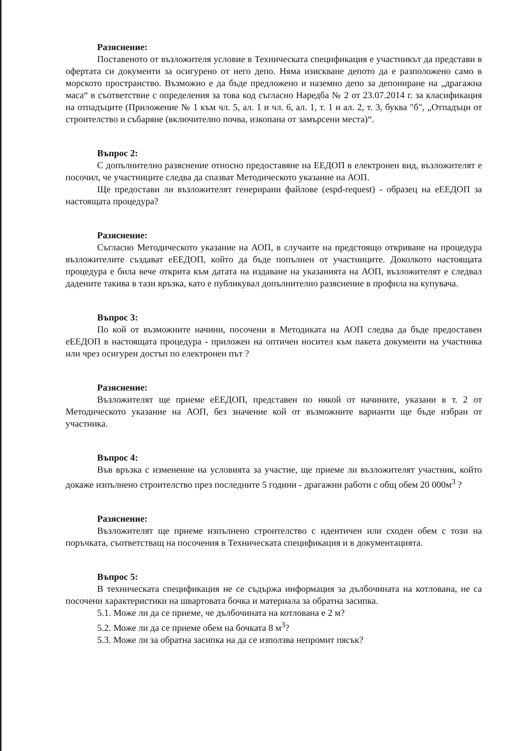Разяснение:
Поставеното от възложителя условие в Техническата спецификация е участникът да представи в офертата си документи за осигурено от него депо. Няма изискване депото да е разположено само в морското пространство. Възможно е да бъде предложено и наземно депо за депониране на „драгажна маса“ в съответствие с определения за това код съгласно Наредба № 2 от 23.07.2014 г. за класификация на отпадъците (Приложение № 1 към чл. 5, ал. 1 и чл. 6, ал. 1, т. 1 и ал. 2, т. 3, буква "б", „Отпадъци от строителство и събаряне (включително почва, изкопана от замърсени места)“.
Въпрос 2:
С допълнително разяснение относно предоставяне на ЕЕДОП в електронен вид, възложителят е посочил, че участниците следва да спазват Методическото указание на АОП.
Ще предостави ли възложителят генерирани файлове (espd-request) - образец на еЕЕДОП за настоящата процедура?
Разяснение:
Съгласно Методическото указание на АОП, в случаите на предстоящо откриване на процедура възложителите създават еЕЕДОП, който да бъде попълнен от участниците. Доколкото настоящата процедура е била вече открита към датата на издаване на указанията на АОП, възложителят е следвал дадените такива в тази връзка, като е публикувал допълнително разяснение в профила на купувача.
Въпрос 3:
По кой от възможните начини, посочени в Методиката на АОП следва да бъде предоставен еЕЕДОП в настоящата процедура - приложен на оптичен носител към пакета документи на участника или чрез осигурен достъп по електронен път ?
Разяснение:
Възложителят ще приеме еЕЕДОП, представен по някой от начините, указани в т. 2 от Методическото указание на АОП, без значение кой от възможните варианти ще бъде избран от участника.
Въпрос 4:
Във връзка с изменение на условията за участие, ще приеме ли възложителят участник, който докаже изпълнено строителство през последните 5 години - драгажни работи с общ обем 20 000м<sup>3</sup> ?
Разяснение:
Възложителят ще приеме изпълнено строителство с идентичен или сходен обем с този на поръчката, съответстващ на посочения в Техническата спецификация и в документацията.
Въпрос 5:
В техническата спецификация не се съдържа информация за дълбочината на котлована, не са посочени характеристики на швартовата бочка и материала за обратна засипка.
5.1. Може ли да се приеме, че дълбочината на котлована е 2 м?
5.2. Може ли да се приеме обем на бочката 8 м<sup>3</sup>?
5.3. Може ли за обратна засипка на да се използва непромит пясък?